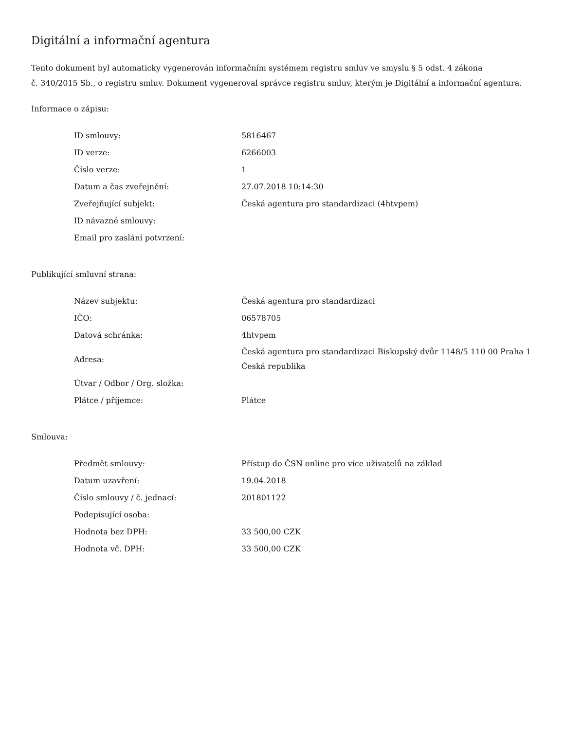Digitální a informační agentura
Tento dokument byl automaticky vygenerován informačním systémem registru smluv ve smyslu § 5 odst. 4 zákona
č. 340/2015 Sb., o registru smluv. Dokument vygeneroval správce registru smluv, kterým je Digitální a informační agentura.
Informace o zápisu:
| ID smlouvy: | 5816467 |
| ID verze: | 6266003 |
| Číslo verze: | 1 |
| Datum a čas zveřejnění: | 27.07.2018 10:14:30 |
| Zveřejňující subjekt: | Česká agentura pro standardizaci (4htvpem) |
| ID návazné smlouvy: | |
| Email pro zaslání potvrzení: | |
Publikující smluvní strana:
| Název subjektu: | Česká agentura pro standardizaci |
| IČO: | 06578705 |
| Datová schránka: | 4htvpem |
| Adresa: | Česká agentura pro standardizaci Biskupský dvůr 1148/5 110 00 Praha 1 Česká republika |
| Útvar / Odbor / Org. složka: | |
| Plátce / příjemce: | Plátce |
Smlouva:
| Předmět smlouvy: | Přístup do ČSN online pro více uživatelů na základ |
| Datum uzavření: | 19.04.2018 |
| Číslo smlouvy / č. jednací: | 201801122 |
| Podepisující osoba: | |
| Hodnota bez DPH: | 33 500,00 CZK |
| Hodnota vč. DPH: | 33 500,00 CZK |